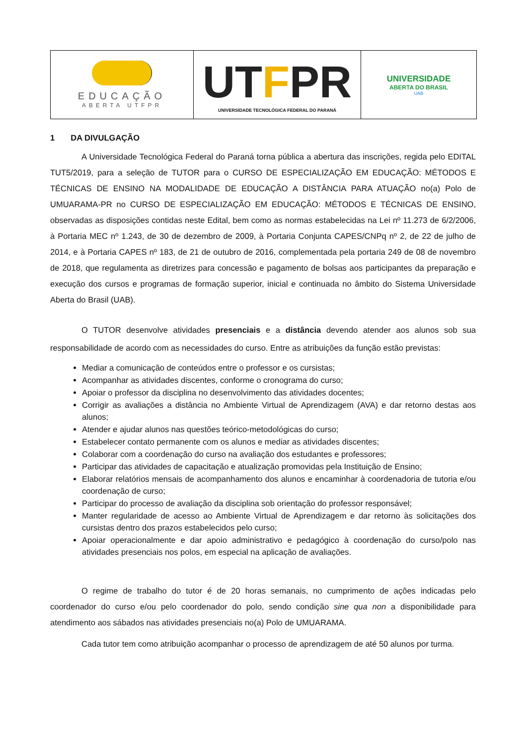EDUCAÇÃO
ABERTA UTFPR
UTFPR
UNIVERSIDADE TECNOLÓGICA FEDERAL DO PARANÁ
UNIVERSIDADE
ABERTA DO BRASIL
UAB
1 DA DIVULGAÇÃO
A Universidade Tecnológica Federal do Paraná torna pública a abertura das inscrições, regida pelo EDITAL TUT5/2019, para a seleção de TUTOR para o CURSO DE ESPECIALIZAÇÃO EM EDUCAÇÃO: MÉTODOS E TÉCNICAS DE ENSINO NA MODALIDADE DE EDUCAÇÃO A DISTÂNCIA PARA ATUAÇÃO no(a) Polo de UMUARAMA-PR no CURSO DE ESPECIALIZAÇÃO EM EDUCAÇÃO: MÉTODOS E TÉCNICAS DE ENSINO, observadas as disposições contidas neste Edital, bem como as normas estabelecidas na Lei nº 11.273 de 6/2/2006, à Portaria MEC nº 1.243, de 30 de dezembro de 2009, à Portaria Conjunta CAPES/CNPq nº 2, de 22 de julho de 2014, e à Portaria CAPES nº 183, de 21 de outubro de 2016, complementada pela portaria 249 de 08 de novembro de 2018, que regulamenta as diretrizes para concessão e pagamento de bolsas aos participantes da preparação e execução dos cursos e programas de formação superior, inicial e continuada no âmbito do Sistema Universidade Aberta do Brasil (UAB).
O TUTOR desenvolve atividades presenciais e a distância devendo atender aos alunos sob sua responsabilidade de acordo com as necessidades do curso. Entre as atribuições da função estão previstas:
Mediar a comunicação de conteúdos entre o professor e os cursistas;
Acompanhar as atividades discentes, conforme o cronograma do curso;
Apoiar o professor da disciplina no desenvolvimento das atividades docentes;
Corrigir as avaliações a distância no Ambiente Virtual de Aprendizagem (AVA) e dar retorno destas aos alunos;
Atender e ajudar alunos nas questões teórico-metodológicas do curso;
Estabelecer contato permanente com os alunos e mediar as atividades discentes;
Colaborar com a coordenação do curso na avaliação dos estudantes e professores;
Participar das atividades de capacitação e atualização promovidas pela Instituição de Ensino;
Elaborar relatórios mensais de acompanhamento dos alunos e encaminhar à coordenadoria de tutoria e/ou coordenação de curso;
Participar do processo de avaliação da disciplina sob orientação do professor responsável;
Manter regularidade de acesso ao Ambiente Virtual de Aprendizagem e dar retorno às solicitações dos cursistas dentro dos prazos estabelecidos pelo curso;
Apoiar operacionalmente e dar apoio administrativo e pedagógico à coordenação do curso/polo nas atividades presenciais nos polos, em especial na aplicação de avaliações.
O regime de trabalho do tutor é de 20 horas semanais, no cumprimento de ações indicadas pelo coordenador do curso e/ou pelo coordenador do polo, sendo condição sine qua non a disponibilidade para atendimento aos sábados nas atividades presenciais no(a) Polo de UMUARAMA.
Cada tutor tem como atribuição acompanhar o processo de aprendizagem de até 50 alunos por turma.